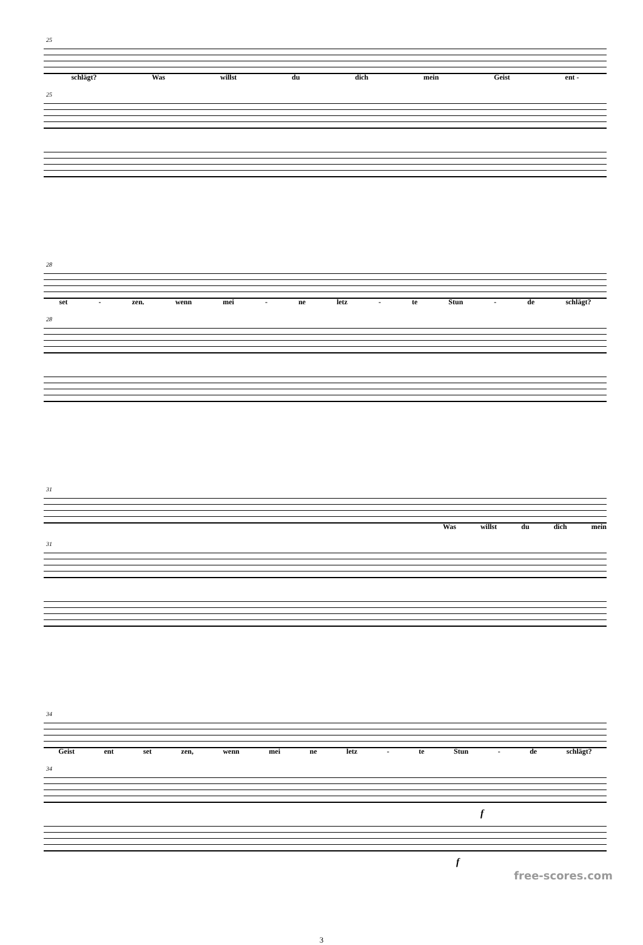25
schlägt? Was willst du dich mein Geist ent -
25
28
set - zen. wenn mei - ne letz - te Stun - de schlägt?
28
31
Was willst du dich mein
31
34
Geist ent set zen, wenn mei ne letz - te Stun - de schlägt?
34
f
f
3
free-scores.com